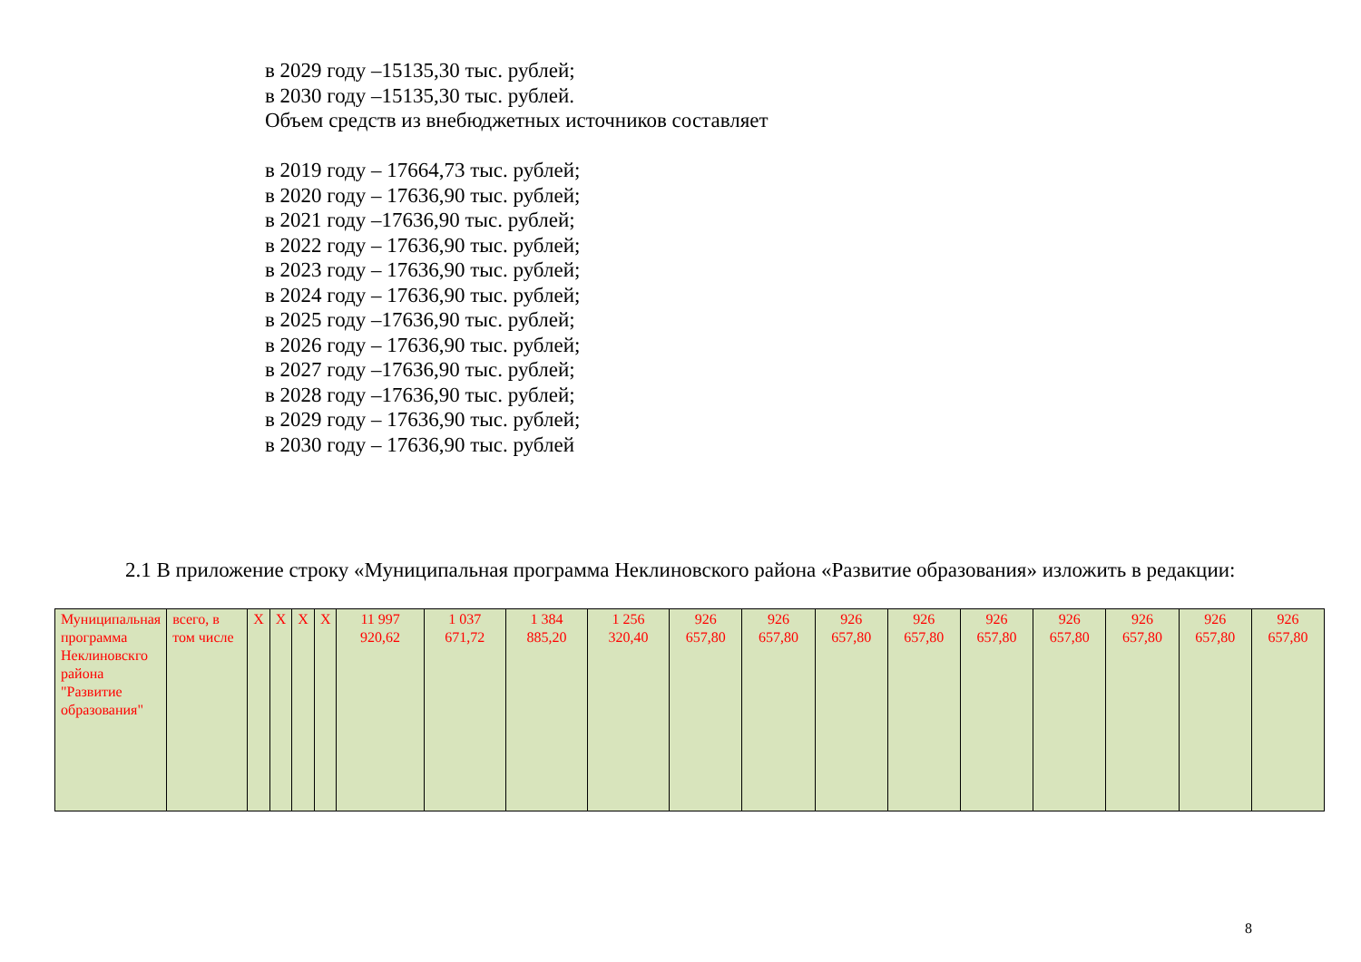в 2029 году –15135,30 тыс. рублей;
в 2030 году –15135,30 тыс. рублей.
Объем средств из внебюджетных источников составляет
в 2019 году – 17664,73 тыс. рублей;
в 2020 году – 17636,90 тыс. рублей;
в 2021 году –17636,90 тыс. рублей;
в 2022 году – 17636,90 тыс. рублей;
в 2023 году – 17636,90 тыс. рублей;
в 2024 году – 17636,90 тыс. рублей;
в 2025 году –17636,90 тыс. рублей;
в 2026 году – 17636,90 тыс. рублей;
в 2027 году –17636,90 тыс. рублей;
в 2028 году –17636,90 тыс. рублей;
в 2029 году – 17636,90 тыс. рублей;
в 2030 году – 17636,90 тыс. рублей
2.1 В приложение строку «Муниципальная программа Неклиновского района «Развитие образования» изложить в редакции:
| Муниципальная программа Неклиновскго района "Развитие образования" | всего, в том числе | X | X | X | X | 11 997 920,62 | 1 037 671,72 | 1 384 885,20 | 1 256 320,40 | 926 657,80 | 926 657,80 | 926 657,80 | 926 657,80 | 926 657,80 | 926 657,80 | 926 657,80 | 926 657,80 | 926 657,80 |
8